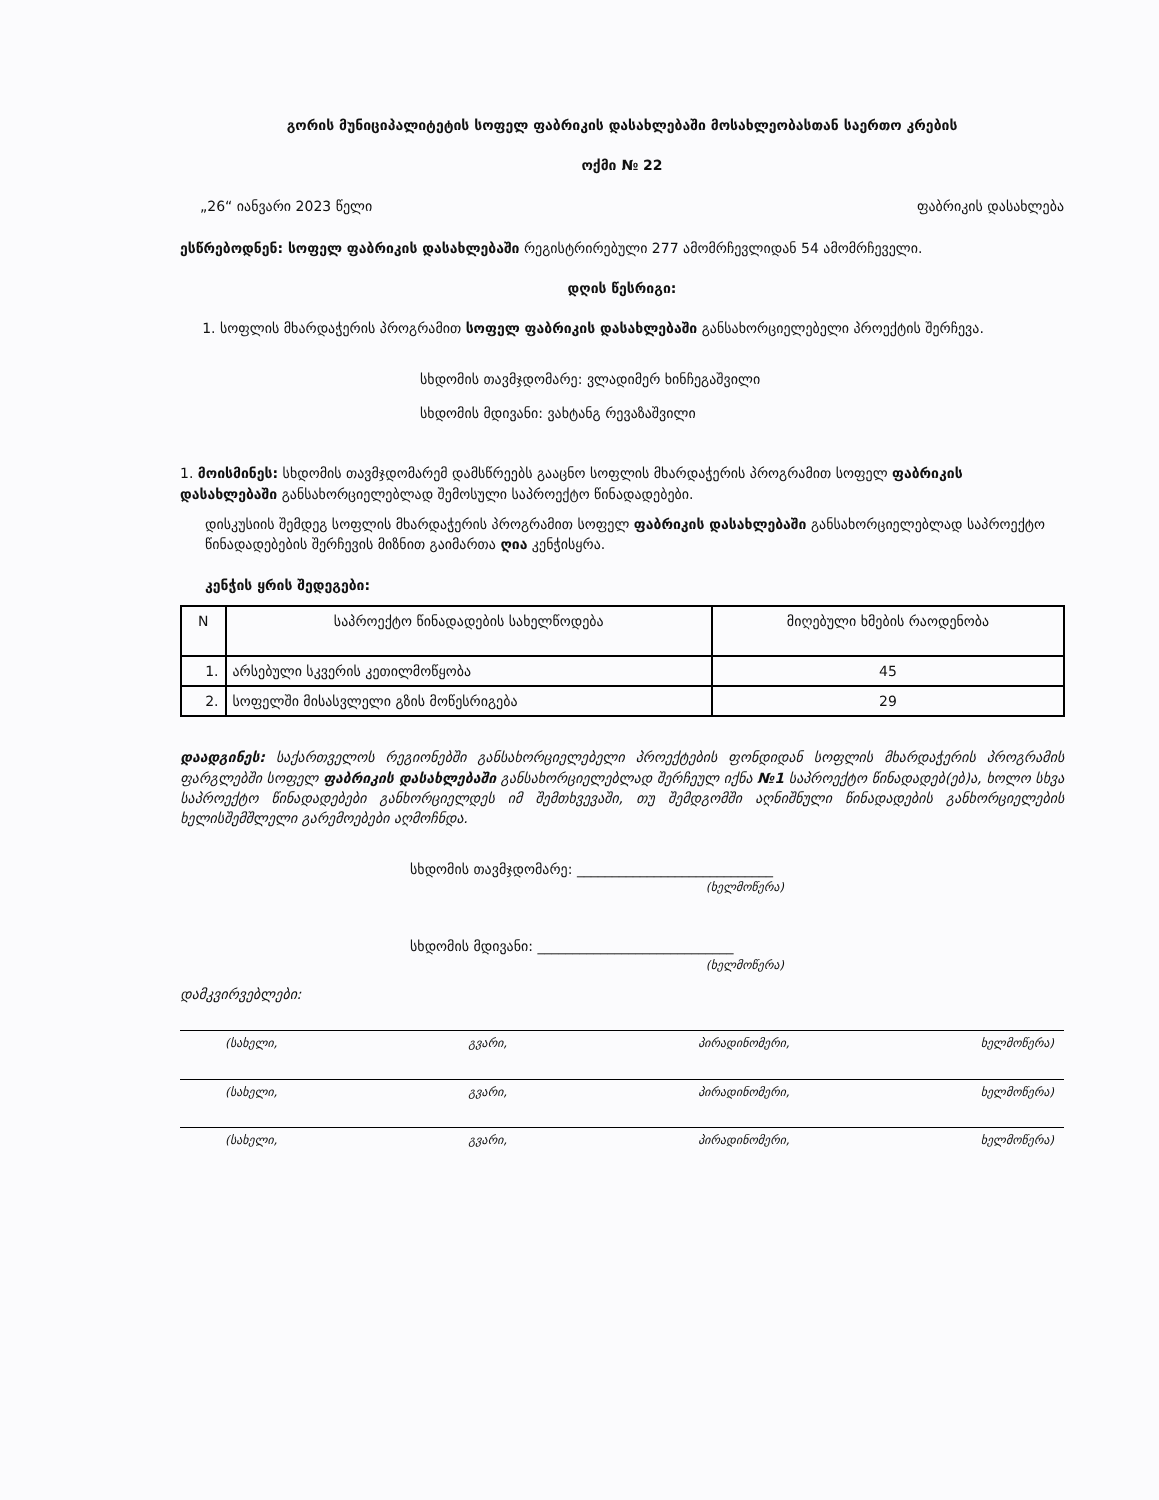გორის მუნიციპალიტეტის სოფელ ფაბრიკის დასახლებაში მოსახლეობასთან საერთო კრების
ოქმი № 22
„26“ იანვარი 2023 წელი ფაბრიკის დასახლება
ესწრებოდნენ: სოფელ ფაბრიკის დასახლებაში რეგისტრირებული 277 ამომრჩევლიდან 54 ამომრჩეველი.
დღის წესრიგი:
1. სოფლის მხარდაჭერის პროგრამით სოფელ ფაბრიკის დასახლებაში განსახორციელებელი პროექტის შერჩევა.
სხდომის თავმჯდომარე: ვლადიმერ ხინჩეგაშვილი
სხდომის მდივანი: ვახტანგ რევაზაშვილი
1. მოისმინეს: სხდომის თავმჯდომარემ დამსწრეებს გააცნო სოფლის მხარდაჭერის პროგრამით სოფელ ფაბრიკის დასახლებაში განსახორციელებლად შემოსული საპროექტო წინადადებები.
დისკუსიის შემდეგ სოფლის მხარდაჭერის პროგრამით სოფელ ფაბრიკის დასახლებაში განსახორციელებლად საპროექტო წინადადებების შერჩევის მიზნით გაიმართა ღია კენჭისყრა.
კენჭის ყრის შედეგები:
| N | საპროექტო წინადადების სახელწოდება | მიღებული ხმების რაოდენობა |
| --- | --- | --- |
| 1. | არსებული სკვერის კეთილმოწყობა | 45 |
| 2. | სოფელში მისასვლელი გზის მოწესრიგება | 29 |
დაადგინეს: საქართველოს რეგიონებში განსახორციელებელი პროექტების ფონდიდან სოფლის მხარდაჭერის პროგრამის ფარგლებში სოფელ ფაბრიკის დასახლებაში განსახორციელებლად შერჩეულ იქნა №1 საპროექტო წინადადებ(ებ)ა, ხოლო სხვა საპროექტო წინადადებები განხორციელდეს იმ შემთხვევაში, თუ შემდგომში აღნიშნული წინადადების განხორციელების ხელისშემშლელი გარემოებები აღმოჩნდა.
სხდომის თავმჯდომარე: ____________________________
(ხელმოწერა)
სხდომის მდივანი: ____________________________
(ხელმოწერა)
დამკვირვებლები:
(სახელი, გვარი, პირადინომერი, ხელმოწერა)
(სახელი, გვარი, პირადინომერი, ხელმოწერა)
(სახელი, გვარი, პირადინომერი, ხელმოწერა)